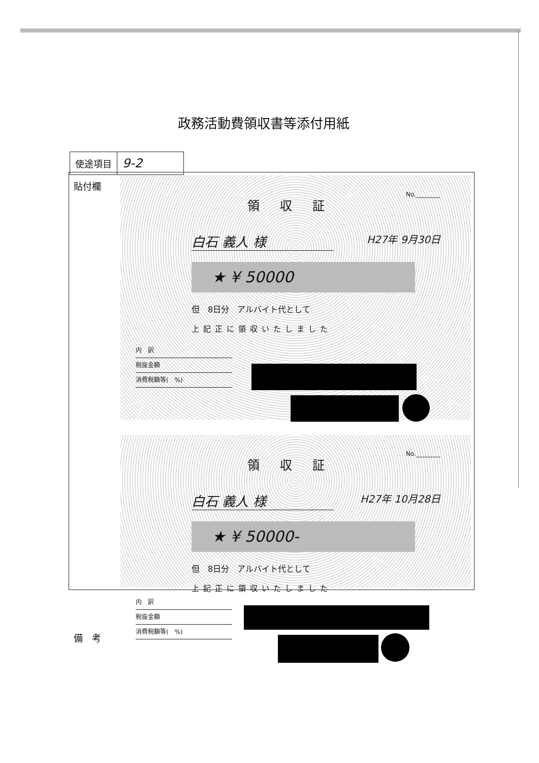政務活動費領収書等添付用紙
| 使途項目 | 9-2 |
貼付欄
領収証
No.________
白石 義人 様 H27年 9月30日
★ ¥ 50000
但　8日分　アルバイト代として
上記正に領収いたしました
内　訳
税抜金額
消費税額等(　%)
領収証
No.________
白石 義人 様 H27年 10月28日
★ ¥ 50000-
但　8日分　アルバイト代として
上記正に領収いたしました
内　訳
税抜金額
消費税額等(　%)
備　考